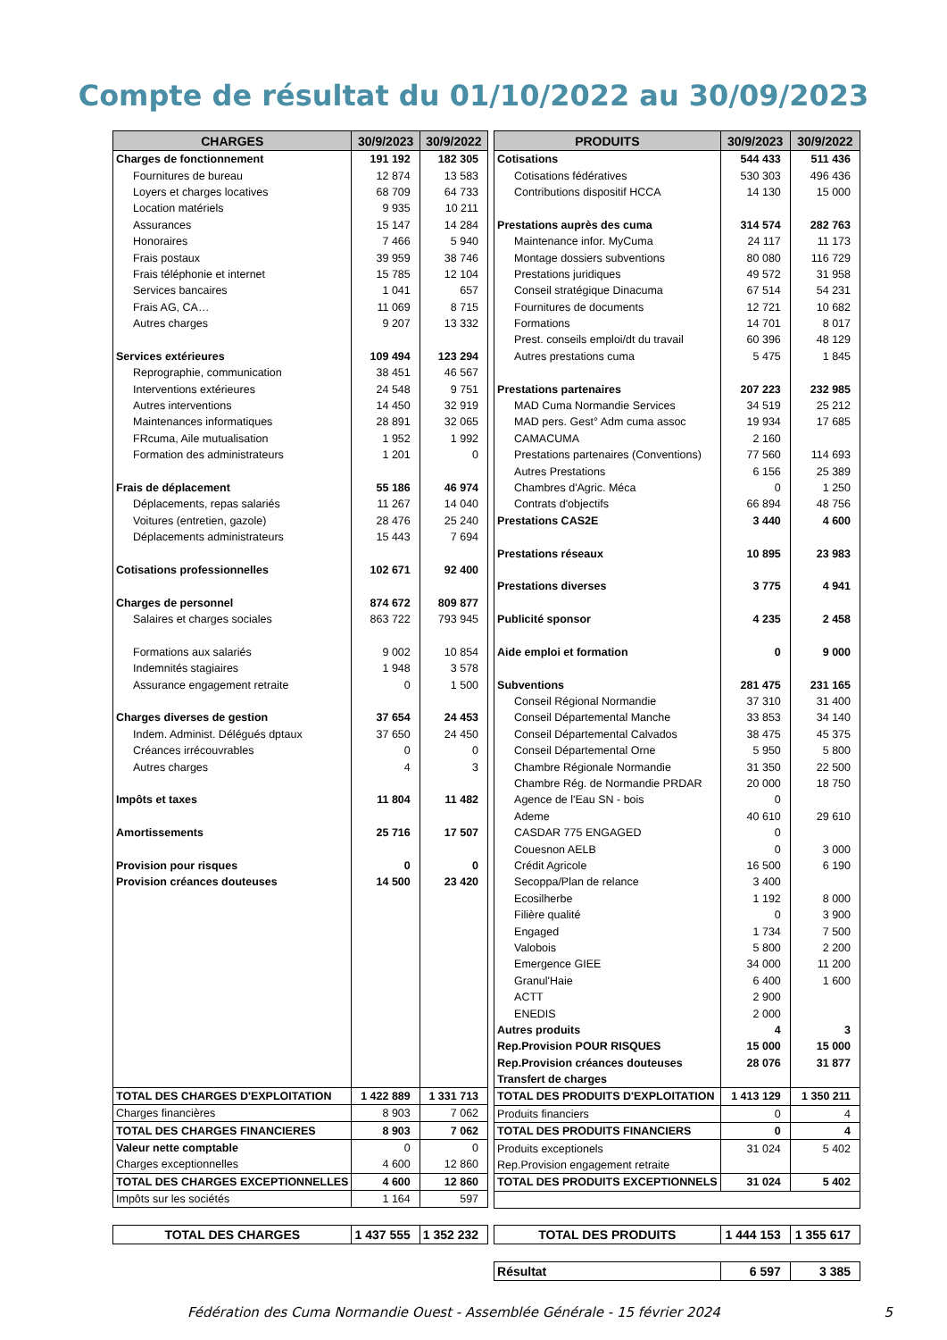Compte de résultat du 01/10/2022 au 30/09/2023
| CHARGES | 30/9/2023 | 30/9/2022 |
| --- | --- | --- |
| Charges de fonctionnement | 191 192 | 182 305 |
| Fournitures de bureau | 12 874 | 13 583 |
| Loyers et charges locatives | 68 709 | 64 733 |
| Location matériels | 9 935 | 10 211 |
| Assurances | 15 147 | 14 284 |
| Honoraires | 7 466 | 5 940 |
| Frais postaux | 39 959 | 38 746 |
| Frais téléphonie et internet | 15 785 | 12 104 |
| Services bancaires | 1 041 | 657 |
| Frais AG, CA… | 11 069 | 8 715 |
| Autres charges | 9 207 | 13 332 |
| Services extérieures | 109 494 | 123 294 |
| Reprographie, communication | 38 451 | 46 567 |
| Interventions extérieures | 24 548 | 9 751 |
| Autres interventions | 14 450 | 32 919 |
| Maintenances informatiques | 28 891 | 32 065 |
| FRcuma, Aile mutualisation | 1 952 | 1 992 |
| Formation des administrateurs | 1 201 | 0 |
| Frais de déplacement | 55 186 | 46 974 |
| Déplacements, repas salariés | 11 267 | 14 040 |
| Voitures (entretien, gazole) | 28 476 | 25 240 |
| Déplacements administrateurs | 15 443 | 7 694 |
| Cotisations professionnelles | 102 671 | 92 400 |
| Charges de personnel | 874 672 | 809 877 |
| Salaires et charges sociales | 863 722 | 793 945 |
| Formations aux salariés | 9 002 | 10 854 |
| Indemnités stagiaires | 1 948 | 3 578 |
| Assurance engagement retraite | 0 | 1 500 |
| Charges diverses de gestion | 37 654 | 24 453 |
| Indem. Administ. Délégués dptaux | 37 650 | 24 450 |
| Créances irrécouvrables | 0 | 0 |
| Autres charges | 4 | 3 |
| Impôts et taxes | 11 804 | 11 482 |
| Amortissements | 25 716 | 17 507 |
| Provision pour risques | 0 | 0 |
| Provision créances douteuses | 14 500 | 23 420 |
| TOTAL DES CHARGES D'EXPLOITATION | 1 422 889 | 1 331 713 |
| Charges financières | 8 903 | 7 062 |
| TOTAL DES CHARGES FINANCIERES | 8 903 | 7 062 |
| Valeur nette comptable | 0 | 0 |
| Charges exceptionnelles | 4 600 | 12 860 |
| TOTAL DES CHARGES EXCEPTIONNELLES | 4 600 | 12 860 |
| Impôts sur les sociétés | 1 164 | 597 |
| TOTAL DES CHARGES | 1 437 555 | 1 352 232 |
| PRODUITS | 30/9/2023 | 30/9/2022 |
| --- | --- | --- |
| Cotisations | 544 433 | 511 436 |
| Cotisations fédératives | 530 303 | 496 436 |
| Contributions dispositif HCCA | 14 130 | 15 000 |
| Prestations auprès des cuma | 314 574 | 282 763 |
| Maintenance infor. MyCuma | 24 117 | 11 173 |
| Montage dossiers subventions | 80 080 | 116 729 |
| Prestations juridiques | 49 572 | 31 958 |
| Conseil stratégique Dinacuma | 67 514 | 54 231 |
| Fournitures de documents | 12 721 | 10 682 |
| Formations | 14 701 | 8 017 |
| Prest. conseils emploi/dt du travail | 60 396 | 48 129 |
| Autres prestations cuma | 5 475 | 1 845 |
| Prestations partenaires | 207 223 | 232 985 |
| MAD Cuma Normandie Services | 34 519 | 25 212 |
| MAD pers. Gest° Adm cuma assoc | 19 934 | 17 685 |
| CAMACUMA | 2 160 | |
| Prestations partenaires (Conventions) | 77 560 | 114 693 |
| Autres Prestations | 6 156 | 25 389 |
| Chambres d'Agric. Méca | 0 | 1 250 |
| Contrats d'objectifs | 66 894 | 48 756 |
| Prestations CAS2E | 3 440 | 4 600 |
| Prestations réseaux | 10 895 | 23 983 |
| Prestations diverses | 3 775 | 4 941 |
| Publicité sponsor | 4 235 | 2 458 |
| Aide emploi et formation | 0 | 9 000 |
| Subventions | 281 475 | 231 165 |
| Conseil Régional Normandie | 37 310 | 31 400 |
| Conseil Départemental Manche | 33 853 | 34 140 |
| Conseil Départemental Calvados | 38 475 | 45 375 |
| Conseil Départemental Orne | 5 950 | 5 800 |
| Chambre Régionale Normandie | 31 350 | 22 500 |
| Chambre Rég. de Normandie PRDAR | 20 000 | 18 750 |
| Agence de l'Eau SN - bois | 0 | |
| Ademe | 40 610 | 29 610 |
| CASDAR 775 ENGAGED | 0 | |
| Couesnon AELB | 0 | 3 000 |
| Crédit Agricole | 16 500 | 6 190 |
| Secoppa/Plan de relance | 3 400 | |
| Ecosilherbe | 1 192 | 8 000 |
| Filière qualité | 0 | 3 900 |
| Engaged | 1 734 | 7 500 |
| Valobois | 5 800 | 2 200 |
| Emergence GIEE | 34 000 | 11 200 |
| Granul'Haie | 6 400 | 1 600 |
| ACTT | 2 900 | |
| ENEDIS | 2 000 | |
| Autres produits | 4 | 3 |
| Rep.Provision POUR RISQUES | 15 000 | 15 000 |
| Rep.Provision créances douteuses | 28 076 | 31 877 |
| Transfert de charges | | |
| TOTAL DES PRODUITS D'EXPLOITATION | 1 413 129 | 1 350 211 |
| Produits financiers | 0 | 4 |
| TOTAL DES PRODUITS FINANCIERS | 0 | 4 |
| Produits exceptionels | 31 024 | 5 402 |
| Rep.Provision engagement retraite | | |
| TOTAL DES PRODUITS EXCEPTIONNELS | 31 024 | 5 402 |
| TOTAL DES PRODUITS | 1 444 153 | 1 355 617 |
| Résultat | 6 597 | 3 385 |
Fédération des Cuma Normandie Ouest - Assemblée Générale - 15 février 2024 5